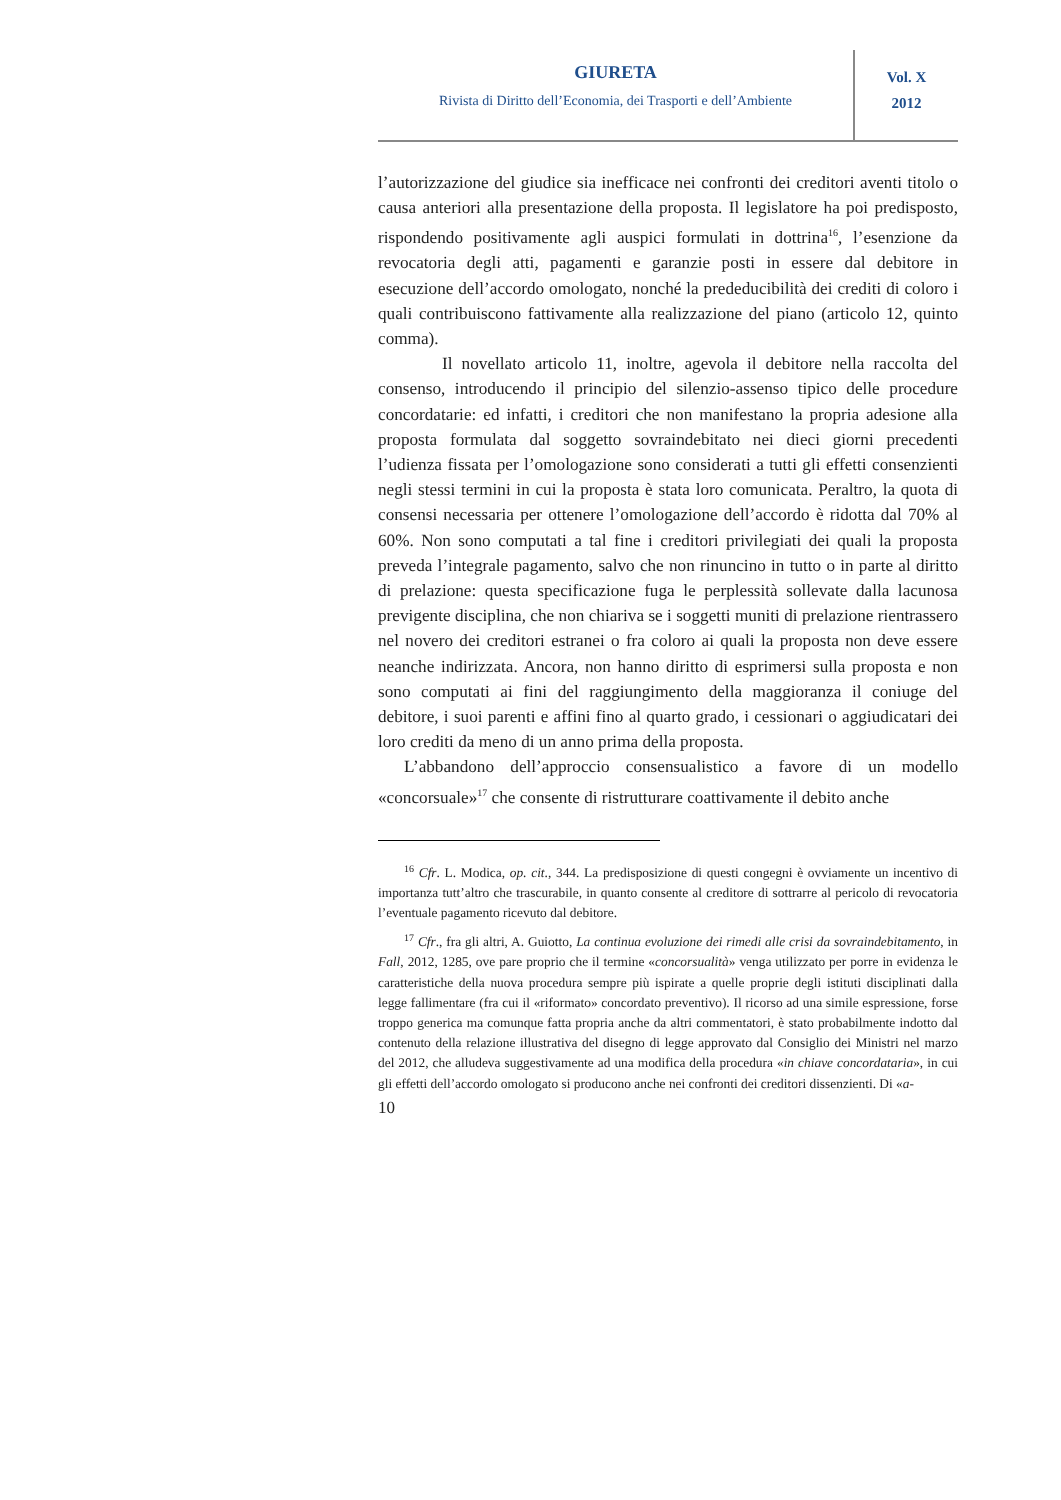GIURETA
Rivista di Diritto dell’Economia, dei Trasporti e dell’Ambiente
Vol. X
2012
l’autorizzazione del giudice sia inefficace nei confronti dei creditori aventi titolo o causa anteriori alla presentazione della proposta. Il legislatore ha poi predisposto, rispondendo positivamente agli auspici formulati in dottrina<sup>16</sup>, l’esenzione da revocatoria degli atti, pagamenti e garanzie posti in essere dal debitore in esecuzione dell’accordo omologato, nonché la prededucibilità dei crediti di coloro i quali contribuiscono fattivamente alla realizzazione del piano (articolo 12, quinto comma).
Il novellato articolo 11, inoltre, agevola il debitore nella raccolta del consenso, introducendo il principio del silenzio-assenso tipico delle procedure concordatarie: ed infatti, i creditori che non manifestano la propria adesione alla proposta formulata dal soggetto sovraindebitato nei dieci giorni precedenti l’udienza fissata per l’omologazione sono considerati a tutti gli effetti consenzienti negli stessi termini in cui la proposta è stata loro comunicata. Peraltro, la quota di consensi necessaria per ottenere l’omologazione dell’accordo è ridotta dal 70% al 60%. Non sono computati a tal fine i creditori privilegiati dei quali la proposta preveda l’integrale pagamento, salvo che non rinuncino in tutto o in parte al diritto di prelazione: questa specificazione fuga le perplessità sollevate dalla lacunosa previgente disciplina, che non chiariva se i soggetti muniti di prelazione rientrassero nel novero dei creditori estranei o fra coloro ai quali la proposta non deve essere neanche indirizzata. Ancora, non hanno diritto di esprimersi sulla proposta e non sono computati ai fini del raggiungimento della maggioranza il coniuge del debitore, i suoi parenti e affini fino al quarto grado, i cessionari o aggiudicatari dei loro crediti da meno di un anno prima della proposta.
L’abbandono dell’approccio consensualistico a favore di un modello «concorsuale»<sup>17</sup> che consente di ristrutturare coattivamente il debito anche
<sup>16</sup> Cfr. L. Modica, op. cit., 344. La predisposizione di questi congegni è ovviamente un incentivo di importanza tutt’altro che trascurabile, in quanto consente al creditore di sottrarre al pericolo di revocatoria l’eventuale pagamento ricevuto dal debitore.
<sup>17</sup> Cfr., fra gli altri, A. Guiotto, La continua evoluzione dei rimedi alle crisi da sovraindebitamento, in Fall, 2012, 1285, ove pare proprio che il termine «concorsualità» venga utilizzato per porre in evidenza le caratteristiche della nuova procedura sempre più ispirate a quelle proprie degli istituti disciplinati dalla legge fallimentare (fra cui il «riformato» concordato preventivo). Il ricorso ad una simile espressione, forse troppo generica ma comunque fatta propria anche da altri commentatori, è stato probabilmente indotto dal contenuto della relazione illustrativa del disegno di legge approvato dal Consiglio dei Ministri nel marzo del 2012, che alludeva suggestivamente ad una modifica della procedura «in chiave concordataria», in cui gli effetti dell’accordo omologato si producono anche nei confronti dei creditori dissenzienti. Di «a-
10